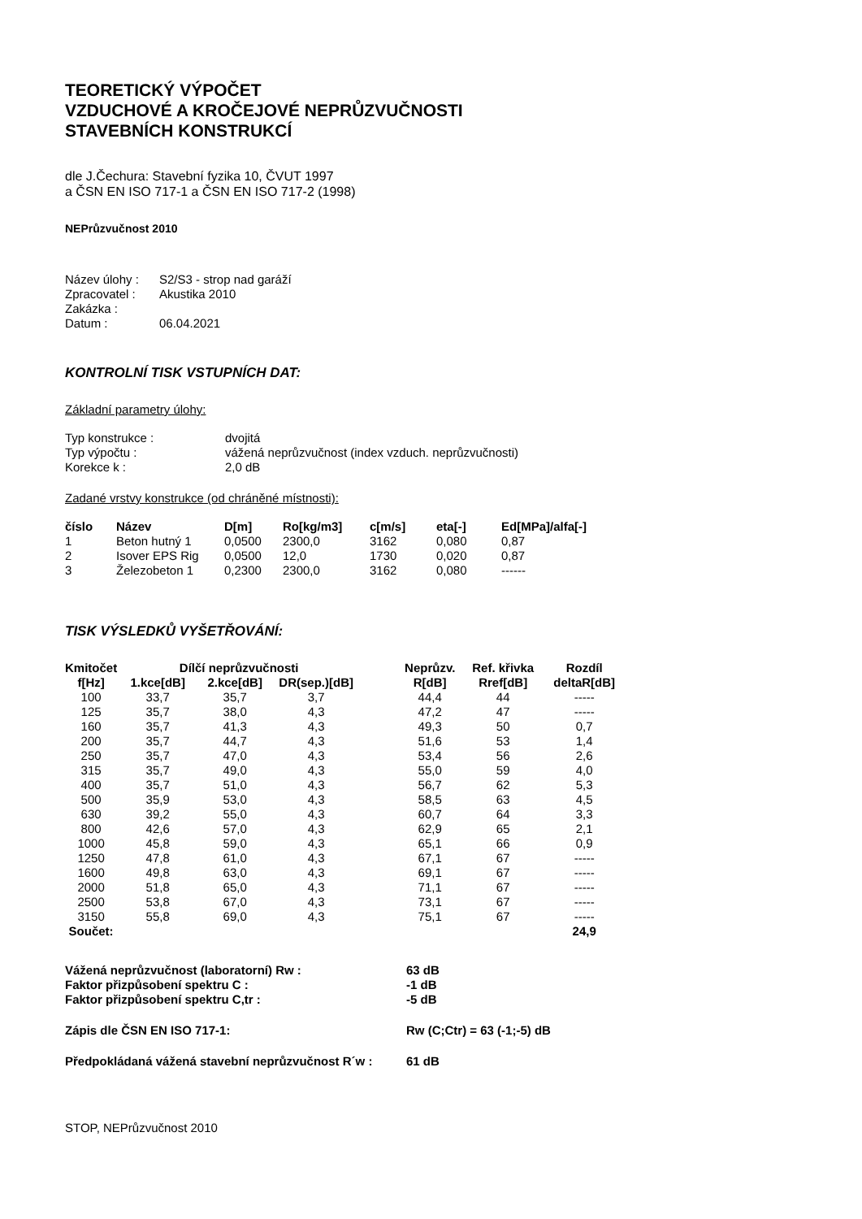TEORETICKÝ VÝPOČET
VZDUCHOVÉ A KROČEJOVÉ NEPRŮZVUČNOSTI
STAVEBNÍCH KONSTRUKCÍ
dle J.Čechura: Stavební fyzika 10, ČVUT 1997
a ČSN EN ISO 717-1 a ČSN EN ISO 717-2 (1998)
NEPrůzvučnost 2010
| Název úlohy : | S2/S3 - strop nad garáží |
| Zpracovatel : | Akustika 2010 |
| Zakázka : | |
| Datum : | 06.04.2021 |
KONTROLNÍ TISK VSTUPNÍCH DAT:
Základní parametry úlohy:
| Typ konstrukce : | dvojitá |
| Typ výpočtu : | vážená neprůzvučnost (index vzduch. neprůzvučnosti) |
| Korekce k : | 2,0 dB |
Zadané vrstvy konstrukce (od chráněné místnosti):
| číslo | Název | D[m] | Ro[kg/m3] | c[m/s] | eta[-] | Ed[MPa]/alfa[-] |
| --- | --- | --- | --- | --- | --- | --- |
| 1 | Beton hutný 1 | 0,0500 | 2300,0 | 3162 | 0,080 | 0,87 |
| 2 | Isover EPS Rig | 0,0500 | 12,0 | 1730 | 0,020 | 0,87 |
| 3 | Železobeton 1 | 0,2300 | 2300,0 | 3162 | 0,080 | ------ |
TISK VÝSLEDKŮ VYŠETŘOVÁNÍ:
| Kmitočet | Dílčí neprůzvučnosti | | | | Neprůzv. | Ref. křivka | Rozdíl |
| --- | --- | --- | --- | --- | --- | --- | --- |
| f[Hz] | 1.kce[dB] | 2.kce[dB] | DR(sep.)[dB] | | R[dB] | Rref[dB] | deltaR[dB] |
| 100 | 33,7 | 35,7 | 3,7 | | 44,4 | 44 | ----- |
| 125 | 35,7 | 38,0 | 4,3 | | 47,2 | 47 | ----- |
| 160 | 35,7 | 41,3 | 4,3 | | 49,3 | 50 | 0,7 |
| 200 | 35,7 | 44,7 | 4,3 | | 51,6 | 53 | 1,4 |
| 250 | 35,7 | 47,0 | 4,3 | | 53,4 | 56 | 2,6 |
| 315 | 35,7 | 49,0 | 4,3 | | 55,0 | 59 | 4,0 |
| 400 | 35,7 | 51,0 | 4,3 | | 56,7 | 62 | 5,3 |
| 500 | 35,9 | 53,0 | 4,3 | | 58,5 | 63 | 4,5 |
| 630 | 39,2 | 55,0 | 4,3 | | 60,7 | 64 | 3,3 |
| 800 | 42,6 | 57,0 | 4,3 | | 62,9 | 65 | 2,1 |
| 1000 | 45,8 | 59,0 | 4,3 | | 65,1 | 66 | 0,9 |
| 1250 | 47,8 | 61,0 | 4,3 | | 67,1 | 67 | ----- |
| 1600 | 49,8 | 63,0 | 4,3 | | 69,1 | 67 | ----- |
| 2000 | 51,8 | 65,0 | 4,3 | | 71,1 | 67 | ----- |
| 2500 | 53,8 | 67,0 | 4,3 | | 73,1 | 67 | ----- |
| 3150 | 55,8 | 69,0 | 4,3 | | 75,1 | 67 | ----- |
| Součet: | | | | | | | 24,9 |
| Vážená neprůzvučnost (laboratorní) Rw : | 63 dB |
| Faktor přizpůsobení spektru C : | -1 dB |
| Faktor přizpůsobení spektru C,tr : | -5 dB |
| Zápis dle ČSN EN ISO 717-1: | Rw (C;Ctr) = 63 (-1;-5) dB |
| Předpokládaná vážená stavební neprůzvučnost R´w : | 61 dB |
STOP, NEPrůzvučnost 2010